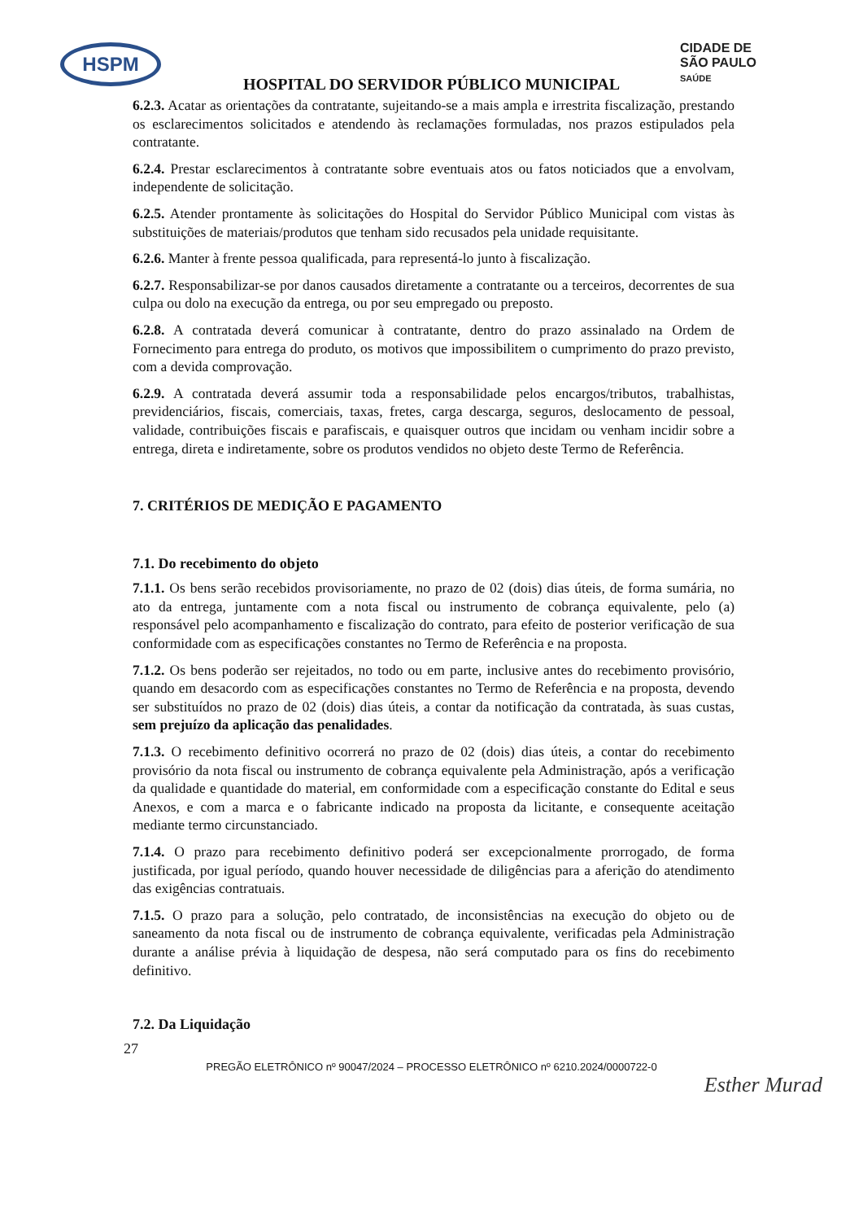HSPM
CIDADE DE
SÃO PAULO
SAÚDE
HOSPITAL DO SERVIDOR PÚBLICO MUNICIPAL
6.2.3. Acatar as orientações da contratante, sujeitando-se a mais ampla e irrestrita fiscalização, prestando os esclarecimentos solicitados e atendendo às reclamações formuladas, nos prazos estipulados pela contratante.
6.2.4. Prestar esclarecimentos à contratante sobre eventuais atos ou fatos noticiados que a envolvam, independente de solicitação.
6.2.5. Atender prontamente às solicitações do Hospital do Servidor Público Municipal com vistas às substituições de materiais/produtos que tenham sido recusados pela unidade requisitante.
6.2.6. Manter à frente pessoa qualificada, para representá-lo junto à fiscalização.
6.2.7. Responsabilizar-se por danos causados diretamente a contratante ou a terceiros, decorrentes de sua culpa ou dolo na execução da entrega, ou por seu empregado ou preposto.
6.2.8. A contratada deverá comunicar à contratante, dentro do prazo assinalado na Ordem de Fornecimento para entrega do produto, os motivos que impossibilitem o cumprimento do prazo previsto, com a devida comprovação.
6.2.9. A contratada deverá assumir toda a responsabilidade pelos encargos/tributos, trabalhistas, previdenciários, fiscais, comerciais, taxas, fretes, carga descarga, seguros, deslocamento de pessoal, validade, contribuições fiscais e parafiscais, e quaisquer outros que incidam ou venham incidir sobre a entrega, direta e indiretamente, sobre os produtos vendidos no objeto deste Termo de Referência.
7. CRITÉRIOS DE MEDIÇÃO E PAGAMENTO
7.1. Do recebimento do objeto
7.1.1. Os bens serão recebidos provisoriamente, no prazo de 02 (dois) dias úteis, de forma sumária, no ato da entrega, juntamente com a nota fiscal ou instrumento de cobrança equivalente, pelo (a) responsável pelo acompanhamento e fiscalização do contrato, para efeito de posterior verificação de sua conformidade com as especificações constantes no Termo de Referência e na proposta.
7.1.2. Os bens poderão ser rejeitados, no todo ou em parte, inclusive antes do recebimento provisório, quando em desacordo com as especificações constantes no Termo de Referência e na proposta, devendo ser substituídos no prazo de 02 (dois) dias úteis, a contar da notificação da contratada, às suas custas, sem prejuízo da aplicação das penalidades.
7.1.3. O recebimento definitivo ocorrerá no prazo de 02 (dois) dias úteis, a contar do recebimento provisório da nota fiscal ou instrumento de cobrança equivalente pela Administração, após a verificação da qualidade e quantidade do material, em conformidade com a especificação constante do Edital e seus Anexos, e com a marca e o fabricante indicado na proposta da licitante, e consequente aceitação mediante termo circunstanciado.
7.1.4. O prazo para recebimento definitivo poderá ser excepcionalmente prorrogado, de forma justificada, por igual período, quando houver necessidade de diligências para a aferição do atendimento das exigências contratuais.
7.1.5. O prazo para a solução, pelo contratado, de inconsistências na execução do objeto ou de saneamento da nota fiscal ou de instrumento de cobrança equivalente, verificadas pela Administração durante a análise prévia à liquidação de despesa, não será computado para os fins do recebimento definitivo.
7.2. Da Liquidação
27
PREGÃO ELETRÔNICO nº 90047/2024 – PROCESSO ELETRÔNICO nº 6210.2024/0000722-0
Esther Murad